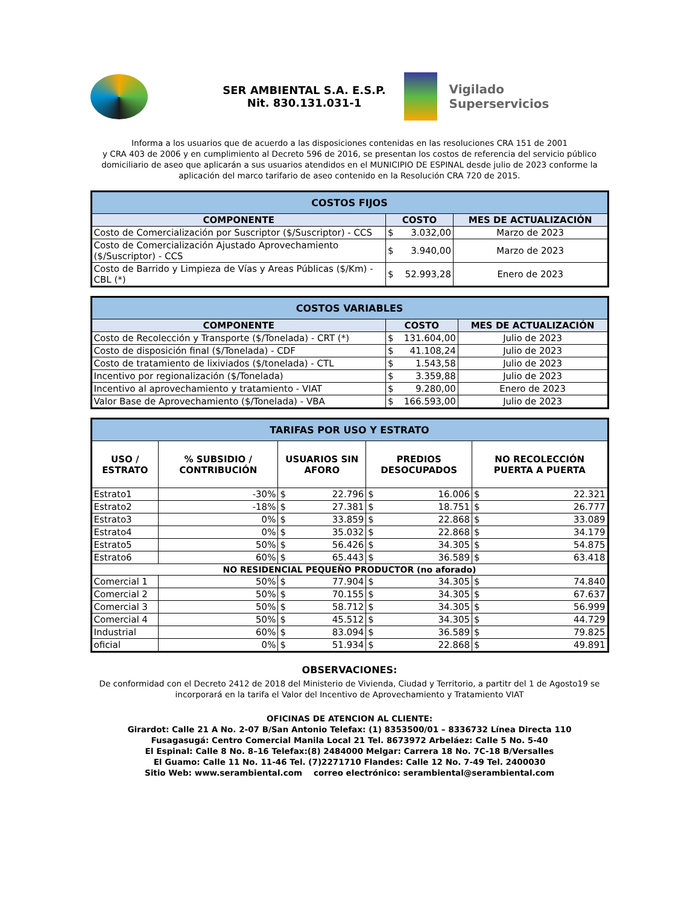SER AMBIENTAL S.A. E.S.P.
Nit. 830.131.031-1
Vigilado
Superservicios
Informa a los usuarios que de acuerdo a las disposiciones contenidas en las resoluciones CRA 151 de 2001
y CRA 403 de 2006 y en cumplimiento al Decreto 596 de 2016, se presentan los costos de referencia del servicio público domiciliario de aseo que aplicarán a sus usuarios atendidos en el MUNICIPIO DE ESPINAL desde julio de 2023 conforme la aplicación del marco tarifario de aseo contenido en la Resolución CRA 720 de 2015.
| COSTOS FIJOS | | |
| --- | --- | --- |
| COMPONENTE | COSTO | MES DE ACTUALIZACIÓN |
| Costo de Comercialización por Suscriptor ($/Suscriptor) - CCS | $ 3.032,00 | Marzo de 2023 |
| Costo de Comercialización Ajustado Aprovechamiento ($/Suscriptor) - CCS | $ 3.940,00 | Marzo de 2023 |
| Costo de Barrido y Limpieza de Vías y Areas Públicas ($/Km) - CBL (*) | $ 52.993,28 | Enero de 2023 |
| COSTOS VARIABLES | | |
| --- | --- | --- |
| COMPONENTE | COSTO | MES DE ACTUALIZACIÓN |
| Costo de Recolección y Transporte ($/Tonelada) - CRT (*) | $ 131.604,00 | Julio de 2023 |
| Costo de disposición final ($/Tonelada) - CDF | $ 41.108,24 | Julio de 2023 |
| Costo de tratamiento de lixiviados ($/tonelada) - CTL | $ 1.543,58 | Julio de 2023 |
| Incentivo por regionalización ($/Tonelada) | $ 3.359,88 | Julio de 2023 |
| Incentivo al aprovechamiento y tratamiento - VIAT | $ 9.280,00 | Enero de 2023 |
| Valor Base de Aprovechamiento ($/Tonelada) - VBA | $ 166.593,00 | Julio de 2023 |
| TARIFAS POR USO Y ESTRATO | | | | |
| --- | --- | --- | --- | --- |
| USO / ESTRATO | % SUBSIDIO / CONTRIBUCIÓN | USUARIOS SIN AFORO | PREDIOS DESOCUPADOS | NO RECOLECCIÓN PUERTA A PUERTA |
| Estrato1 | -30% | $ 22.796 | $ 16.006 | $ 22.321 |
| Estrato2 | -18% | $ 27.381 | $ 18.751 | $ 26.777 |
| Estrato3 | 0% | $ 33.859 | $ 22.868 | $ 33.089 |
| Estrato4 | 0% | $ 35.032 | $ 22.868 | $ 34.179 |
| Estrato5 | 50% | $ 56.426 | $ 34.305 | $ 54.875 |
| Estrato6 | 60% | $ 65.443 | $ 36.589 | $ 63.418 |
| NO RESIDENCIAL PEQUEÑO PRODUCTOR (no aforado) | | | | |
| Comercial 1 | 50% | $ 77.904 | $ 34.305 | $ 74.840 |
| Comercial 2 | 50% | $ 70.155 | $ 34.305 | $ 67.637 |
| Comercial 3 | 50% | $ 58.712 | $ 34.305 | $ 56.999 |
| Comercial 4 | 50% | $ 45.512 | $ 34.305 | $ 44.729 |
| Industrial | 60% | $ 83.094 | $ 36.589 | $ 79.825 |
| oficial | 0% | $ 51.934 | $ 22.868 | $ 49.891 |
OBSERVACIONES:
De conformidad con el Decreto 2412 de 2018 del Ministerio de Vivienda, Ciudad y Territorio, a partitr del 1 de Agosto19 se incorporará en la tarifa el Valor del Incentivo de Aprovechamiento y Tratamiento VIAT
OFICINAS DE ATENCION AL CLIENTE:
Girardot: Calle 21 A No. 2-07 B/San Antonio Telefax: (1) 8353500/01 – 8336732 Línea Directa 110
Fusagasugá: Centro Comercial Manila Local 21 Tel. 8673972 Arbeláez: Calle 5 No. 5-40
El Espinal: Calle 8 No. 8–16 Telefax:(8) 2484000 Melgar: Carrera 18 No. 7C-18 B/Versalles
El Guamo: Calle 11 No. 11-46 Tel. (7)2271710 Flandes: Calle 12 No. 7-49 Tel. 2400030
Sitio Web: www.serambiental.com correo electrónico: serambiental@serambiental.com